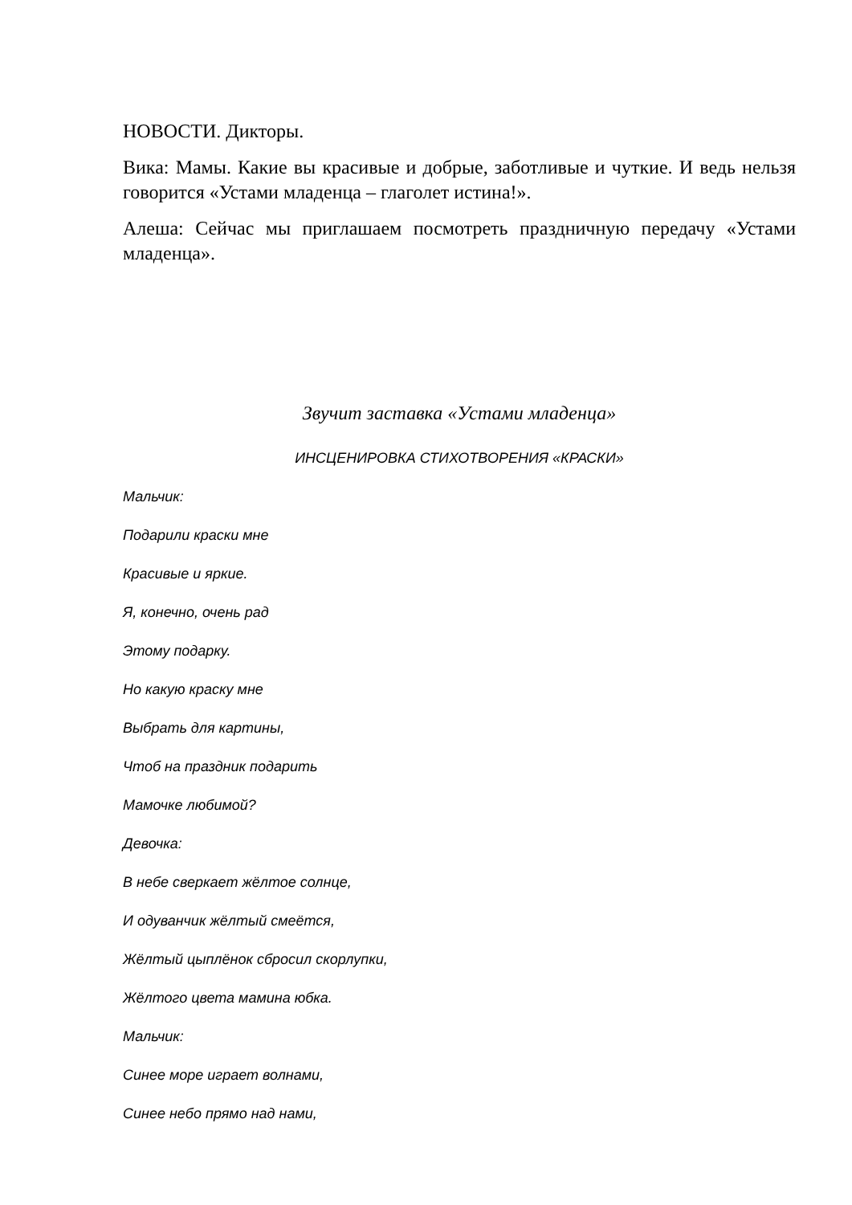НОВОСТИ. Дикторы.
Вика: Мамы. Какие вы красивые и добрые, заботливые и чуткие. И ведь нельзя говорится «Устами младенца – глаголет истина!».
Алеша: Сейчас мы приглашаем посмотреть праздничную передачу «Устами младенца».
Звучит заставка «Устами младенца»
ИНСЦЕНИРОВКА СТИХОТВОРЕНИЯ «КРАСКИ»
Мальчик:
Подарили краски мне
Красивые и яркие.
Я, конечно, очень рад
Этому подарку.
Но какую краску мне
Выбрать для картины,
Чтоб на праздник подарить
Мамочке любимой?
Девочка:
В небе сверкает жёлтое солнце,
И одуванчик жёлтый смеётся,
Жёлтый цыплёнок сбросил скорлупки,
Жёлтого цвета мамина юбка.
Мальчик:
Синее море играет волнами,
Синее небо прямо над нами,